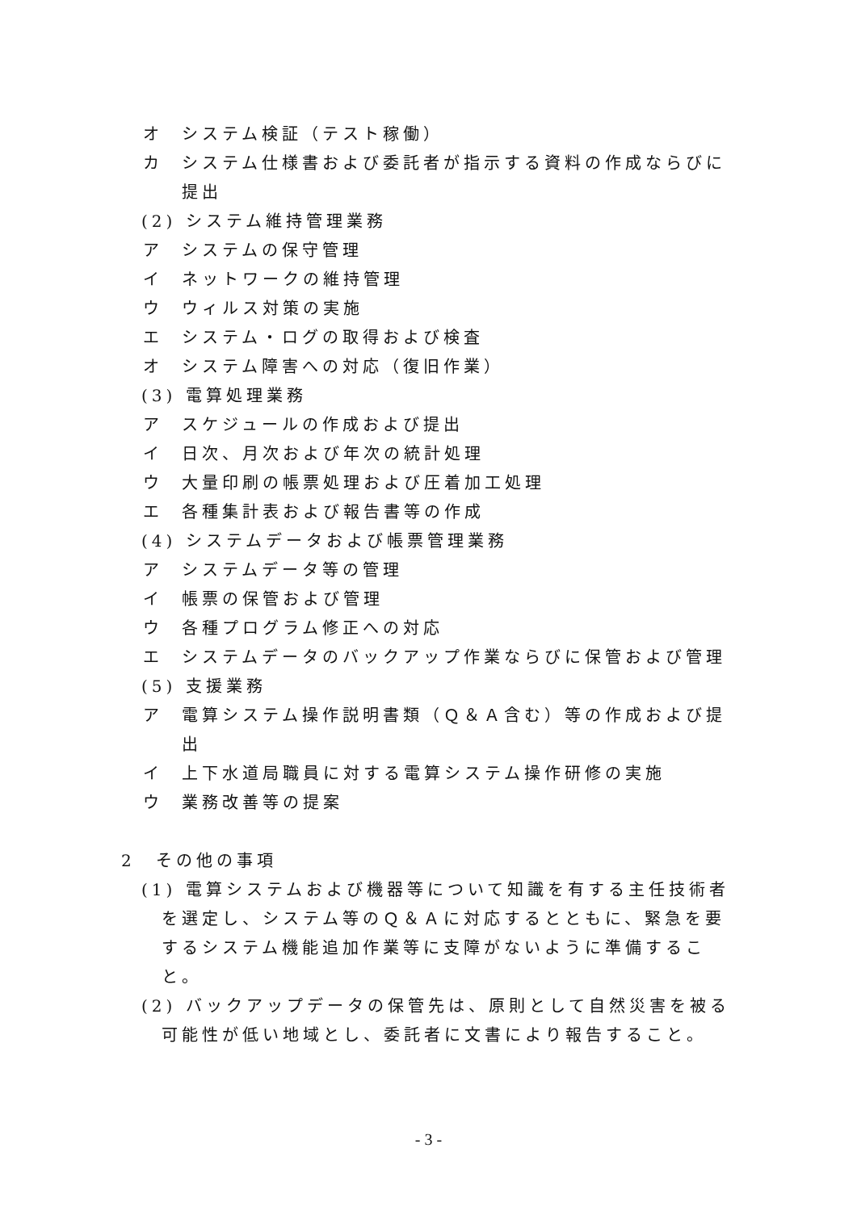オ システム検証（テスト稼働）
カ システム仕様書および委託者が指示する資料の作成ならびに提出
(2) システム維持管理業務
ア システムの保守管理
イ ネットワークの維持管理
ウ ウィルス対策の実施
エ システム・ログの取得および検査
オ システム障害への対応（復旧作業）
(3) 電算処理業務
ア スケジュールの作成および提出
イ 日次、月次および年次の統計処理
ウ 大量印刷の帳票処理および圧着加工処理
エ 各種集計表および報告書等の作成
(4) システムデータおよび帳票管理業務
ア システムデータ等の管理
イ 帳票の保管および管理
ウ 各種プログラム修正への対応
エ システムデータのバックアップ作業ならびに保管および管理
(5) 支援業務
ア 電算システム操作説明書類（Ｑ＆Ａ含む）等の作成および提出
イ 上下水道局職員に対する電算システム操作研修の実施
ウ 業務改善等の提案
2　その他の事項
(1) 電算システムおよび機器等について知識を有する主任技術者を選定し、システム等のＱ＆Ａに対応するとともに、緊急を要するシステム機能追加作業等に支障がないように準備すること。
(2) バックアップデータの保管先は、原則として自然災害を被る可能性が低い地域とし、委託者に文書により報告すること。
- 3 -